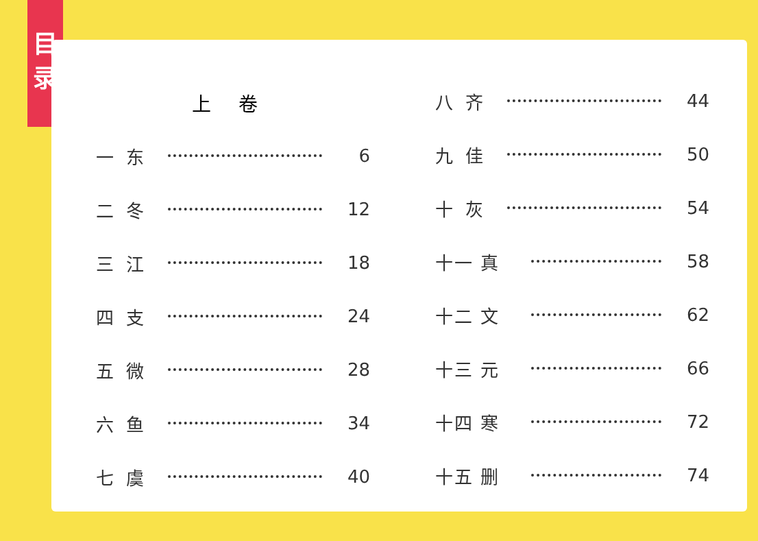目
录
上卷
一东 6
二冬 12
三江 18
四支 24
五微 28
六鱼 34
七虞 40
八齐 44
九佳 50
十灰 54
十一 真 58
十二 文 62
十三 元 66
十四 寒 72
十五 删 74